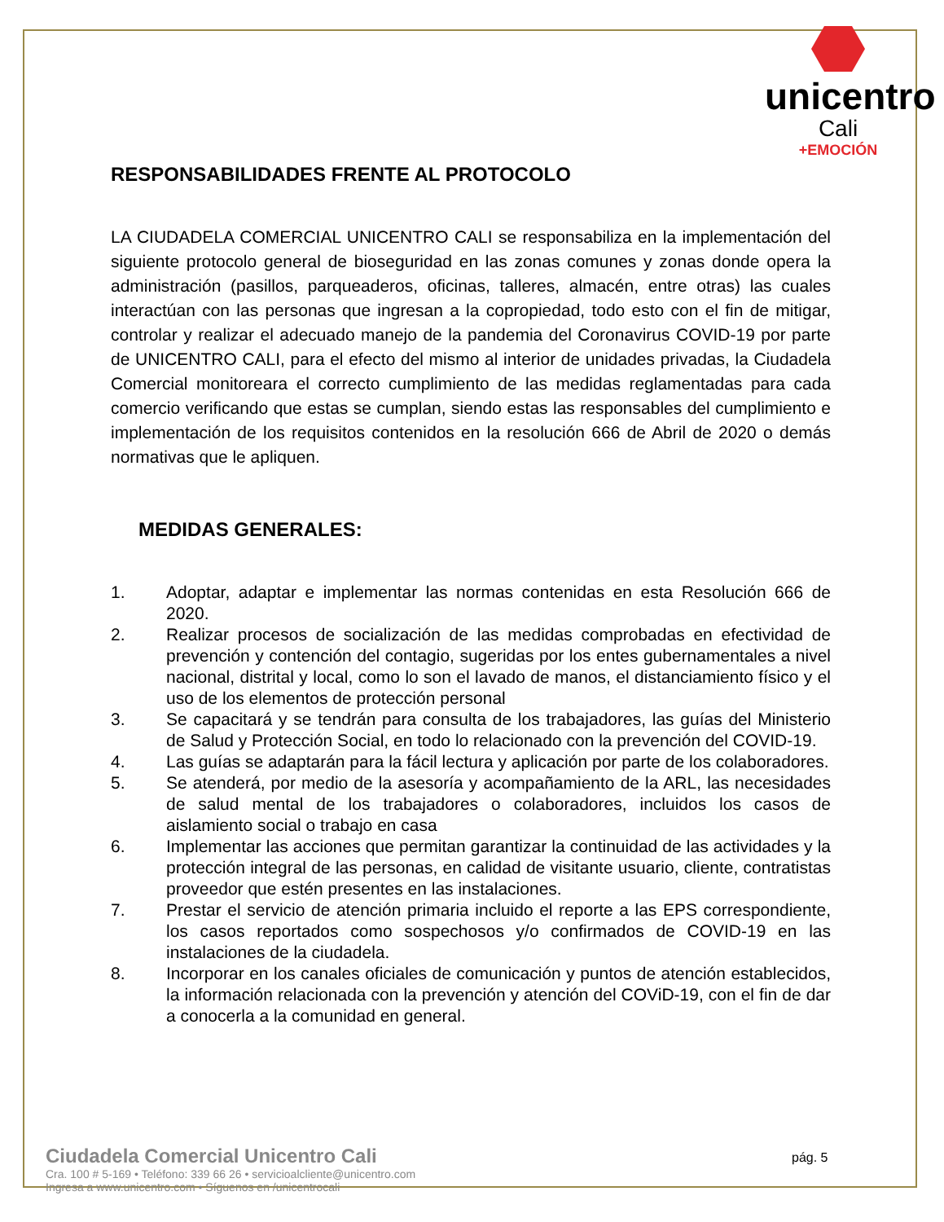unicentro
Cali
+EMOCIÓN
RESPONSABILIDADES FRENTE AL PROTOCOLO
LA CIUDADELA COMERCIAL UNICENTRO CALI se responsabiliza en la implementación del siguiente protocolo general de bioseguridad en las zonas comunes y zonas donde opera la administración (pasillos, parqueaderos, oficinas, talleres, almacén, entre otras) las cuales interactúan con las personas que ingresan a la copropiedad, todo esto con el fin de mitigar, controlar y realizar el adecuado manejo de la pandemia del Coronavirus COVID-19 por parte de UNICENTRO CALI, para el efecto del mismo al interior de unidades privadas, la Ciudadela Comercial monitoreara el correcto cumplimiento de las medidas reglamentadas para cada comercio verificando que estas se cumplan, siendo estas las responsables del cumplimiento e implementación de los requisitos contenidos en la resolución 666 de Abril de 2020 o demás normativas que le apliquen.
MEDIDAS GENERALES:
1. Adoptar, adaptar e implementar las normas contenidas en esta Resolución 666 de 2020.
2. Realizar procesos de socialización de las medidas comprobadas en efectividad de prevención y contención del contagio, sugeridas por los entes gubernamentales a nivel nacional, distrital y local, como lo son el lavado de manos, el distanciamiento físico y el uso de los elementos de protección personal
3. Se capacitará y se tendrán para consulta de los trabajadores, las guías del Ministerio de Salud y Protección Social, en todo lo relacionado con la prevención del COVID-19.
4. Las guías se adaptarán para la fácil lectura y aplicación por parte de los colaboradores.
5. Se atenderá, por medio de la asesoría y acompañamiento de la ARL, las necesidades de salud mental de los trabajadores o colaboradores, incluidos los casos de aislamiento social o trabajo en casa
6. Implementar las acciones que permitan garantizar la continuidad de las actividades y la protección integral de las personas, en calidad de visitante usuario, cliente, contratistas proveedor que estén presentes en las instalaciones.
7. Prestar el servicio de atención primaria incluido el reporte a las EPS correspondiente, los casos reportados como sospechosos y/o confirmados de COVID-19 en las instalaciones de la ciudadela.
8. Incorporar en los canales oficiales de comunicación y puntos de atención establecidos, la información relacionada con la prevención y atención del COViD-19, con el fin de dar a conocerla a la comunidad en general.
Ciudadela Comercial Unicentro Cali
Cra. 100 # 5-169 • Teléfono: 339 66 26 • servicioalcliente@unicentro.com
Ingresa a www.unicentro.com • Síguenos en /unicentrocali
pág. 5